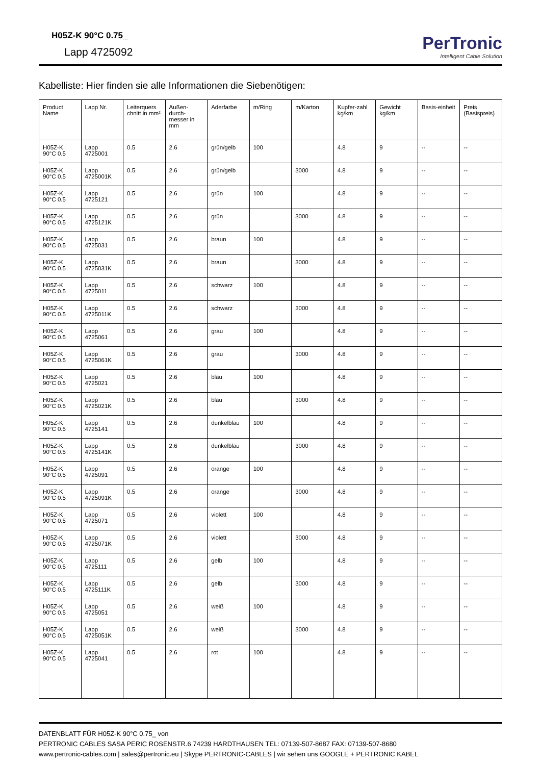H05Z-K 90°C 0.75_
Lapp 4725092
PerTronic
Intelligent Cable Solution
Kabelliste: Hier finden sie alle Informationen die Siebenötigen:
| Product Name | Lapp Nr. | Leiterquers chnitt in mm² | Außen-durch-messer in mm | Aderfarbe | m/Ring | m/Karton | Kupfer-zahl kg/km | Gewicht kg/km | Basis-einheit | Preis (Basispreis) |
| --- | --- | --- | --- | --- | --- | --- | --- | --- | --- | --- |
| H05Z-K 90°C 0.5 | Lapp 4725001 | 0.5 | 2.6 | grün/gelb | 100 | | 4.8 | 9 | -- | -- |
| H05Z-K 90°C 0.5 | Lapp 4725001K | 0.5 | 2.6 | grün/gelb | | 3000 | 4.8 | 9 | -- | -- |
| H05Z-K 90°C 0.5 | Lapp 4725121 | 0.5 | 2.6 | grün | 100 | | 4.8 | 9 | -- | -- |
| H05Z-K 90°C 0.5 | Lapp 4725121K | 0.5 | 2.6 | grün | | 3000 | 4.8 | 9 | -- | -- |
| H05Z-K 90°C 0.5 | Lapp 4725031 | 0.5 | 2.6 | braun | 100 | | 4.8 | 9 | -- | -- |
| H05Z-K 90°C 0.5 | Lapp 4725031K | 0.5 | 2.6 | braun | | 3000 | 4.8 | 9 | -- | -- |
| H05Z-K 90°C 0.5 | Lapp 4725011 | 0.5 | 2.6 | schwarz | 100 | | 4.8 | 9 | -- | -- |
| H05Z-K 90°C 0.5 | Lapp 4725011K | 0.5 | 2.6 | schwarz | | 3000 | 4.8 | 9 | -- | -- |
| H05Z-K 90°C 0.5 | Lapp 4725061 | 0.5 | 2.6 | grau | 100 | | 4.8 | 9 | -- | -- |
| H05Z-K 90°C 0.5 | Lapp 4725061K | 0.5 | 2.6 | grau | | 3000 | 4.8 | 9 | -- | -- |
| H05Z-K 90°C 0.5 | Lapp 4725021 | 0.5 | 2.6 | blau | 100 | | 4.8 | 9 | -- | -- |
| H05Z-K 90°C 0.5 | Lapp 4725021K | 0.5 | 2.6 | blau | | 3000 | 4.8 | 9 | -- | -- |
| H05Z-K 90°C 0.5 | Lapp 4725141 | 0.5 | 2.6 | dunkelblau | 100 | | 4.8 | 9 | -- | -- |
| H05Z-K 90°C 0.5 | Lapp 4725141K | 0.5 | 2.6 | dunkelblau | | 3000 | 4.8 | 9 | -- | -- |
| H05Z-K 90°C 0.5 | Lapp 4725091 | 0.5 | 2.6 | orange | 100 | | 4.8 | 9 | -- | -- |
| H05Z-K 90°C 0.5 | Lapp 4725091K | 0.5 | 2.6 | orange | | 3000 | 4.8 | 9 | -- | -- |
| H05Z-K 90°C 0.5 | Lapp 4725071 | 0.5 | 2.6 | violett | 100 | | 4.8 | 9 | -- | -- |
| H05Z-K 90°C 0.5 | Lapp 4725071K | 0.5 | 2.6 | violett | | 3000 | 4.8 | 9 | -- | -- |
| H05Z-K 90°C 0.5 | Lapp 4725111 | 0.5 | 2.6 | gelb | 100 | | 4.8 | 9 | -- | -- |
| H05Z-K 90°C 0.5 | Lapp 4725111K | 0.5 | 2.6 | gelb | | 3000 | 4.8 | 9 | -- | -- |
| H05Z-K 90°C 0.5 | Lapp 4725051 | 0.5 | 2.6 | weiß | 100 | | 4.8 | 9 | -- | -- |
| H05Z-K 90°C 0.5 | Lapp 4725051K | 0.5 | 2.6 | weiß | | 3000 | 4.8 | 9 | -- | -- |
| H05Z-K 90°C 0.5 | Lapp 4725041 | 0.5 | 2.6 | rot | 100 | | 4.8 | 9 | -- | -- |
DATENBLATT FÜR H05Z-K 90°C 0.75_ von
PERTRONIC CABLES SASA PERIC ROSENSTR.6 74239 HARDTHAUSEN TEL: 07139-507-8687 FAX: 07139-507-8680
www.pertronic-cables.com | sales@pertronic.eu | Skype PERTRONIC-CABLES | wir sehen uns GOOGLE + PERTRONIC KABEL